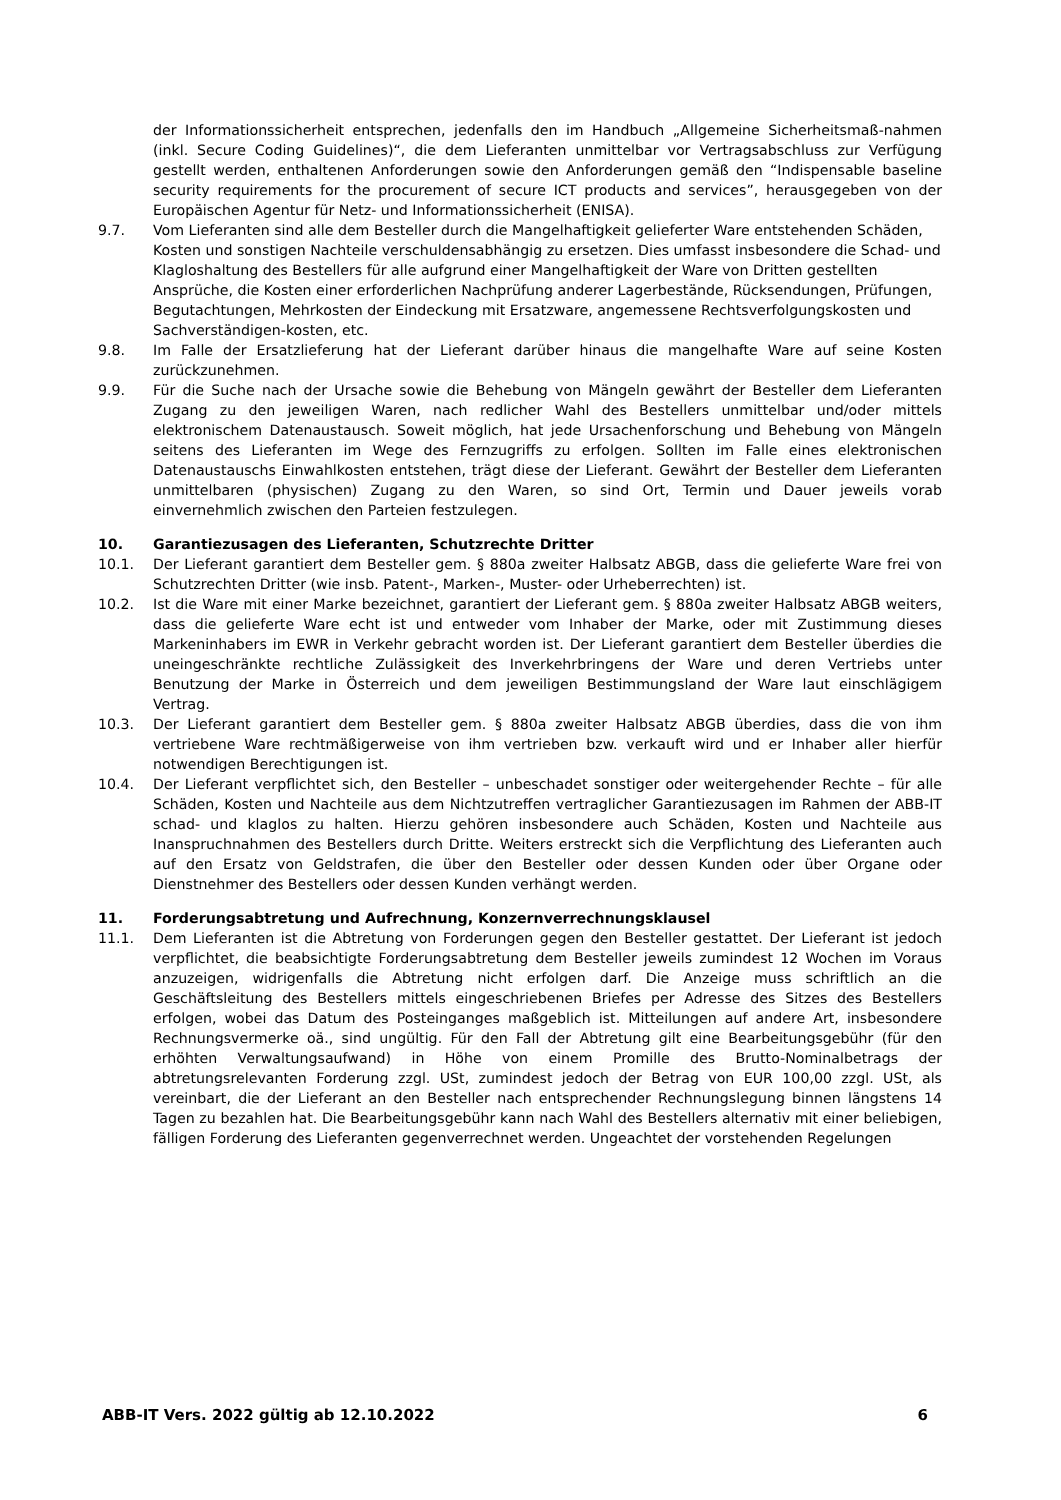der Informationssicherheit entsprechen, jedenfalls den im Handbuch „Allgemeine Sicherheitsmaß-nahmen (inkl. Secure Coding Guidelines)“, die dem Lieferanten unmittelbar vor Vertragsabschluss zur Verfügung gestellt werden, enthaltenen Anforderungen sowie den Anforderungen gemäß den “Indispensable baseline security requirements for the procurement of secure ICT products and services”, herausgegeben von der Europäischen Agentur für Netz- und Informationssicherheit (ENISA).
9.7. Vom Lieferanten sind alle dem Besteller durch die Mangelhaftigkeit gelieferter Ware entstehenden Schäden, Kosten und sonstigen Nachteile verschuldensabhängig zu ersetzen. Dies umfasst insbesondere die Schad- und Klagloshaltung des Bestellers für alle aufgrund einer Mangelhaftigkeit der Ware von Dritten gestellten Ansprüche, die Kosten einer erforderlichen Nachprüfung anderer Lagerbestände, Rücksendungen, Prüfungen, Begutachtungen, Mehrkosten der Eindeckung mit Ersatzware, angemessene Rechtsverfolgungskosten und Sachverständigen-kosten, etc.
9.8. Im Falle der Ersatzlieferung hat der Lieferant darüber hinaus die mangelhafte Ware auf seine Kosten zurückzunehmen.
9.9. Für die Suche nach der Ursache sowie die Behebung von Mängeln gewährt der Besteller dem Lieferanten Zugang zu den jeweiligen Waren, nach redlicher Wahl des Bestellers unmittelbar und/oder mittels elektronischem Datenaustausch. Soweit möglich, hat jede Ursachenforschung und Behebung von Mängeln seitens des Lieferanten im Wege des Fernzugriffs zu erfolgen. Sollten im Falle eines elektronischen Datenaustauschs Einwahlkosten entstehen, trägt diese der Lieferant. Gewährt der Besteller dem Lieferanten unmittelbaren (physischen) Zugang zu den Waren, so sind Ort, Termin und Dauer jeweils vorab einvernehmlich zwischen den Parteien festzulegen.
10. Garantiezusagen des Lieferanten, Schutzrechte Dritter
10.1. Der Lieferant garantiert dem Besteller gem. § 880a zweiter Halbsatz ABGB, dass die gelieferte Ware frei von Schutzrechten Dritter (wie insb. Patent-, Marken-, Muster- oder Urheberrechten) ist.
10.2. Ist die Ware mit einer Marke bezeichnet, garantiert der Lieferant gem. § 880a zweiter Halbsatz ABGB weiters, dass die gelieferte Ware echt ist und entweder vom Inhaber der Marke, oder mit Zustimmung dieses Markeninhabers im EWR in Verkehr gebracht worden ist. Der Lieferant garantiert dem Besteller überdies die uneingeschränkte rechtliche Zulässigkeit des Inverkehrbringens der Ware und deren Vertriebs unter Benutzung der Marke in Österreich und dem jeweiligen Bestimmungsland der Ware laut einschlägigem Vertrag.
10.3. Der Lieferant garantiert dem Besteller gem. § 880a zweiter Halbsatz ABGB überdies, dass die von ihm vertriebene Ware rechtmäßigerweise von ihm vertrieben bzw. verkauft wird und er Inhaber aller hierfür notwendigen Berechtigungen ist.
10.4. Der Lieferant verpflichtet sich, den Besteller – unbeschadet sonstiger oder weitergehender Rechte – für alle Schäden, Kosten und Nachteile aus dem Nichtzutreffen vertraglicher Garantiezusagen im Rahmen der ABB-IT schad- und klaglos zu halten. Hierzu gehören insbesondere auch Schäden, Kosten und Nachteile aus Inanspruchnahmen des Bestellers durch Dritte. Weiters erstreckt sich die Verpflichtung des Lieferanten auch auf den Ersatz von Geldstrafen, die über den Besteller oder dessen Kunden oder über Organe oder Dienstnehmer des Bestellers oder dessen Kunden verhängt werden.
11. Forderungsabtretung und Aufrechnung, Konzernverrechnungsklausel
11.1. Dem Lieferanten ist die Abtretung von Forderungen gegen den Besteller gestattet. Der Lieferant ist jedoch verpflichtet, die beabsichtigte Forderungsabtretung dem Besteller jeweils zumindest 12 Wochen im Voraus anzuzeigen, widrigenfalls die Abtretung nicht erfolgen darf. Die Anzeige muss schriftlich an die Geschäftsleitung des Bestellers mittels eingeschriebenen Briefes per Adresse des Sitzes des Bestellers erfolgen, wobei das Datum des Posteinganges maßgeblich ist. Mitteilungen auf andere Art, insbesondere Rechnungsvermerke oä., sind ungültig. Für den Fall der Abtretung gilt eine Bearbeitungsgebühr (für den erhöhten Verwaltungsaufwand) in Höhe von einem Promille des Brutto-Nominalbetrags der abtretungsrelevanten Forderung zzgl. USt, zumindest jedoch der Betrag von EUR 100,00 zzgl. USt, als vereinbart, die der Lieferant an den Besteller nach entsprechender Rechnungslegung binnen längstens 14 Tagen zu bezahlen hat. Die Bearbeitungsgebühr kann nach Wahl des Bestellers alternativ mit einer beliebigen, fälligen Forderung des Lieferanten gegenverrechnet werden. Ungeachtet der vorstehenden Regelungen
ABB-IT Vers. 2022 gültig ab 12.10.2022 6